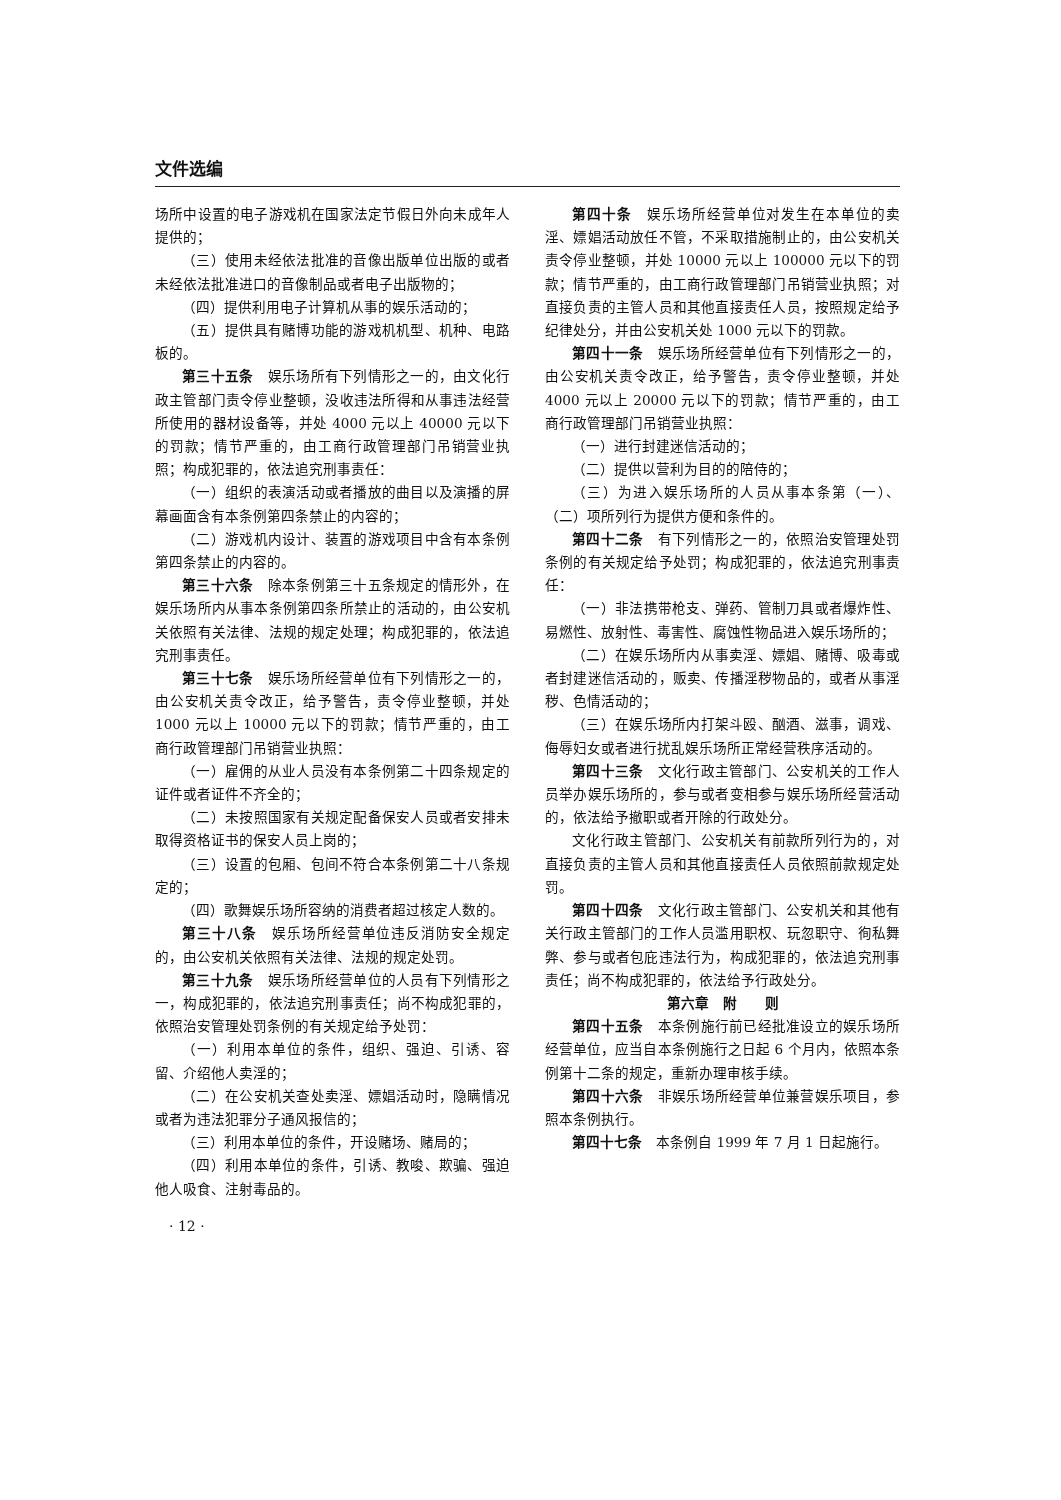文件选编
场所中设置的电子游戏机在国家法定节假日外向未成年人提供的；
（三）使用未经依法批准的音像出版单位出版的或者未经依法批准进口的音像制品或者电子出版物的；
（四）提供利用电子计算机从事的娱乐活动的；
（五）提供具有赌博功能的游戏机机型、机种、电路板的。
第三十五条　娱乐场所有下列情形之一的，由文化行政主管部门责令停业整顿，没收违法所得和从事违法经营所使用的器材设备等，并处 4000 元以上 40000 元以下的罚款；情节严重的，由工商行政管理部门吊销营业执照；构成犯罪的，依法追究刑事责任：
（一）组织的表演活动或者播放的曲目以及演播的屏幕画面含有本条例第四条禁止的内容的；
（二）游戏机内设计、装置的游戏项目中含有本条例第四条禁止的内容的。
第三十六条　除本条例第三十五条规定的情形外，在娱乐场所内从事本条例第四条所禁止的活动的，由公安机关依照有关法律、法规的规定处理；构成犯罪的，依法追究刑事责任。
第三十七条　娱乐场所经营单位有下列情形之一的，由公安机关责令改正，给予警告，责令停业整顿，并处 1000 元以上 10000 元以下的罚款；情节严重的，由工商行政管理部门吊销营业执照：
（一）雇佣的从业人员没有本条例第二十四条规定的证件或者证件不齐全的；
（二）未按照国家有关规定配备保安人员或者安排未取得资格证书的保安人员上岗的；
（三）设置的包厢、包间不符合本条例第二十八条规定的；
（四）歌舞娱乐场所容纳的消费者超过核定人数的。
第三十八条　娱乐场所经营单位违反消防安全规定的，由公安机关依照有关法律、法规的规定处罚。
第三十九条　娱乐场所经营单位的人员有下列情形之一，构成犯罪的，依法追究刑事责任；尚不构成犯罪的，依照治安管理处罚条例的有关规定给予处罚：
（一）利用本单位的条件，组织、强迫、引诱、容留、介绍他人卖淫的；
（二）在公安机关查处卖淫、嫖娼活动时，隐瞒情况或者为违法犯罪分子通风报信的；
（三）利用本单位的条件，开设赌场、赌局的；
（四）利用本单位的条件，引诱、教唆、欺骗、强迫他人吸食、注射毒品的。
· 12 ·
第四十条　娱乐场所经营单位对发生在本单位的卖淫、嫖娼活动放任不管，不采取措施制止的，由公安机关责令停业整顿，并处 10000 元以上 100000 元以下的罚款；情节严重的，由工商行政管理部门吊销营业执照；对直接负责的主管人员和其他直接责任人员，按照规定给予纪律处分，并由公安机关处 1000 元以下的罚款。
第四十一条　娱乐场所经营单位有下列情形之一的，由公安机关责令改正，给予警告，责令停业整顿，并处 4000 元以上 20000 元以下的罚款；情节严重的，由工商行政管理部门吊销营业执照：
（一）进行封建迷信活动的；
（二）提供以营利为目的的陪侍的；
（三）为进入娱乐场所的人员从事本条第（一）、（二）项所列行为提供方便和条件的。
第四十二条　有下列情形之一的，依照治安管理处罚条例的有关规定给予处罚；构成犯罪的，依法追究刑事责任：
（一）非法携带枪支、弹药、管制刀具或者爆炸性、易燃性、放射性、毒害性、腐蚀性物品进入娱乐场所的；
（二）在娱乐场所内从事卖淫、嫖娼、赌博、吸毒或者封建迷信活动的，贩卖、传播淫秽物品的，或者从事淫秽、色情活动的；
（三）在娱乐场所内打架斗殴、酗酒、滋事，调戏、侮辱妇女或者进行扰乱娱乐场所正常经营秩序活动的。
第四十三条　文化行政主管部门、公安机关的工作人员举办娱乐场所的，参与或者变相参与娱乐场所经营活动的，依法给予撤职或者开除的行政处分。
文化行政主管部门、公安机关有前款所列行为的，对直接负责的主管人员和其他直接责任人员依照前款规定处罚。
第四十四条　文化行政主管部门、公安机关和其他有关行政主管部门的工作人员滥用职权、玩忽职守、徇私舞弊、参与或者包庇违法行为，构成犯罪的，依法追究刑事责任；尚不构成犯罪的，依法给予行政处分。
第六章　附　　则
第四十五条　本条例施行前已经批准设立的娱乐场所经营单位，应当自本条例施行之日起 6 个月内，依照本条例第十二条的规定，重新办理审核手续。
第四十六条　非娱乐场所经营单位兼营娱乐项目，参照本条例执行。
第四十七条　本条例自 1999 年 7 月 1 日起施行。